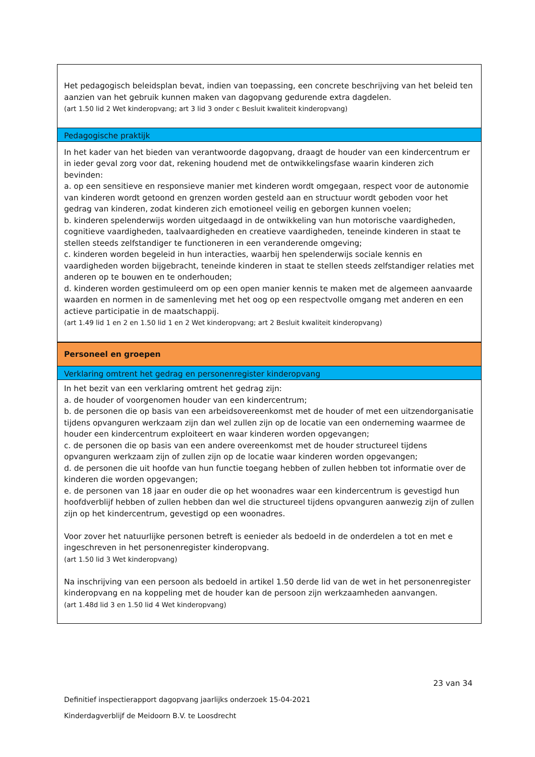| Het pedagogisch beleidsplan bevat, indien van toepassing, een concrete beschrijving van het beleid ten aanzien van het gebruik kunnen maken van dagopvang gedurende extra dagdelen. (art 1.50 lid 2 Wet kinderopvang; art 3 lid 3 onder c Besluit kwaliteit kinderopvang) |
| Pedagogische praktijk |
| In het kader van het bieden van verantwoorde dagopvang, draagt de houder van een kindercentrum er in ieder geval zorg voor dat, rekening houdend met de ontwikkelingsfase waarin kinderen zich bevinden: a. op een sensitieve en responsieve manier met kinderen wordt omgegaan, respect voor de autonomie van kinderen wordt getoond en grenzen worden gesteld aan en structuur wordt geboden voor het gedrag van kinderen, zodat kinderen zich emotioneel veilig en geborgen kunnen voelen; b. kinderen spelenderwijs worden uitgedaagd in de ontwikkeling van hun motorische vaardigheden, cognitieve vaardigheden, taalvaardigheden en creatieve vaardigheden, teneinde kinderen in staat te stellen steeds zelfstandiger te functioneren in een veranderende omgeving; c. kinderen worden begeleid in hun interacties, waarbij hen spelenderwijs sociale kennis en vaardigheden worden bijgebracht, teneinde kinderen in staat te stellen steeds zelfstandiger relaties met anderen op te bouwen en te onderhouden; d. kinderen worden gestimuleerd om op een open manier kennis te maken met de algemeen aanvaarde waarden en normen in de samenleving met het oog op een respectvolle omgang met anderen en een actieve participatie in de maatschappij. (art 1.49 lid 1 en 2 en 1.50 lid 1 en 2 Wet kinderopvang; art 2 Besluit kwaliteit kinderopvang) |
| Personeel en groepen |
| Verklaring omtrent het gedrag en personenregister kinderopvang |
| In het bezit van een verklaring omtrent het gedrag zijn: a. de houder of voorgenomen houder van een kindercentrum; b. de personen die op basis van een arbeidsovereenkomst met de houder of met een uitzendorganisatie tijdens opvanguren werkzaam zijn dan wel zullen zijn op de locatie van een onderneming waarmee de houder een kindercentrum exploiteert en waar kinderen worden opgevangen; c. de personen die op basis van een andere overeenkomst met de houder structureel tijdens opvanguren werkzaam zijn of zullen zijn op de locatie waar kinderen worden opgevangen; d. de personen die uit hoofde van hun functie toegang hebben of zullen hebben tot informatie over de kinderen die worden opgevangen; e. de personen van 18 jaar en ouder die op het woonadres waar een kindercentrum is gevestigd hun hoofdverblijf hebben of zullen hebben dan wel die structureel tijdens opvanguren aanwezig zijn of zullen zijn op het kindercentrum, gevestigd op een woonadres. Voor zover het natuurlijke personen betreft is eenieder als bedoeld in de onderdelen a tot en met e ingeschreven in het personenregister kinderopvang. (art 1.50 lid 3 Wet kinderopvang) Na inschrijving van een persoon als bedoeld in artikel 1.50 derde lid van de wet in het personenregister kinderopvang en na koppeling met de houder kan de persoon zijn werkzaamheden aanvangen. (art 1.48d lid 3 en 1.50 lid 4 Wet kinderopvang) |
23 van 34
Definitief inspectierapport dagopvang jaarlijks onderzoek 15-04-2021
Kinderdagverblijf de Meidoorn B.V. te Loosdrecht